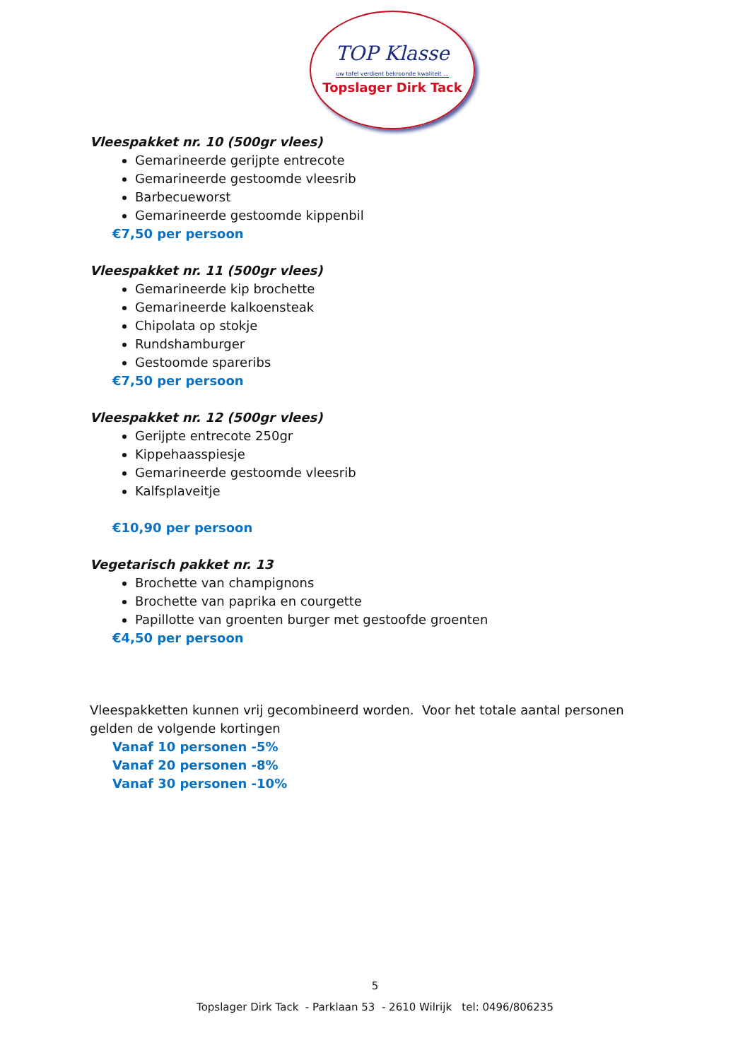TOP Klasse
uw tafel verdient bekroonde kwaliteit ...
Topslager Dirk Tack
Vleespakket nr. 10 (500gr vlees)
Gemarineerde gerijpte entrecote
Gemarineerde gestoomde vleesrib
Barbecueworst
Gemarineerde gestoomde kippenbil
€7,50 per persoon
Vleespakket nr. 11 (500gr vlees)
Gemarineerde kip brochette
Gemarineerde kalkoensteak
Chipolata op stokje
Rundshamburger
Gestoomde spareribs
€7,50 per persoon
Vleespakket nr. 12 (500gr vlees)
Gerijpte entrecote 250gr
Kippehaasspiesje
Gemarineerde gestoomde vleesrib
Kalfsplaveitje
€10,90 per persoon
Vegetarisch pakket nr. 13
Brochette van champignons
Brochette van paprika en courgette
Papillotte van groenten burger met gestoofde groenten
€4,50 per persoon
Vleespakketten kunnen vrij gecombineerd worden. Voor het totale aantal personen gelden de volgende kortingen
Vanaf 10 personen -5%
Vanaf 20 personen -8%
Vanaf 30 personen -10%
5
Topslager Dirk Tack - Parklaan 53 - 2610 Wilrijk tel: 0496/806235